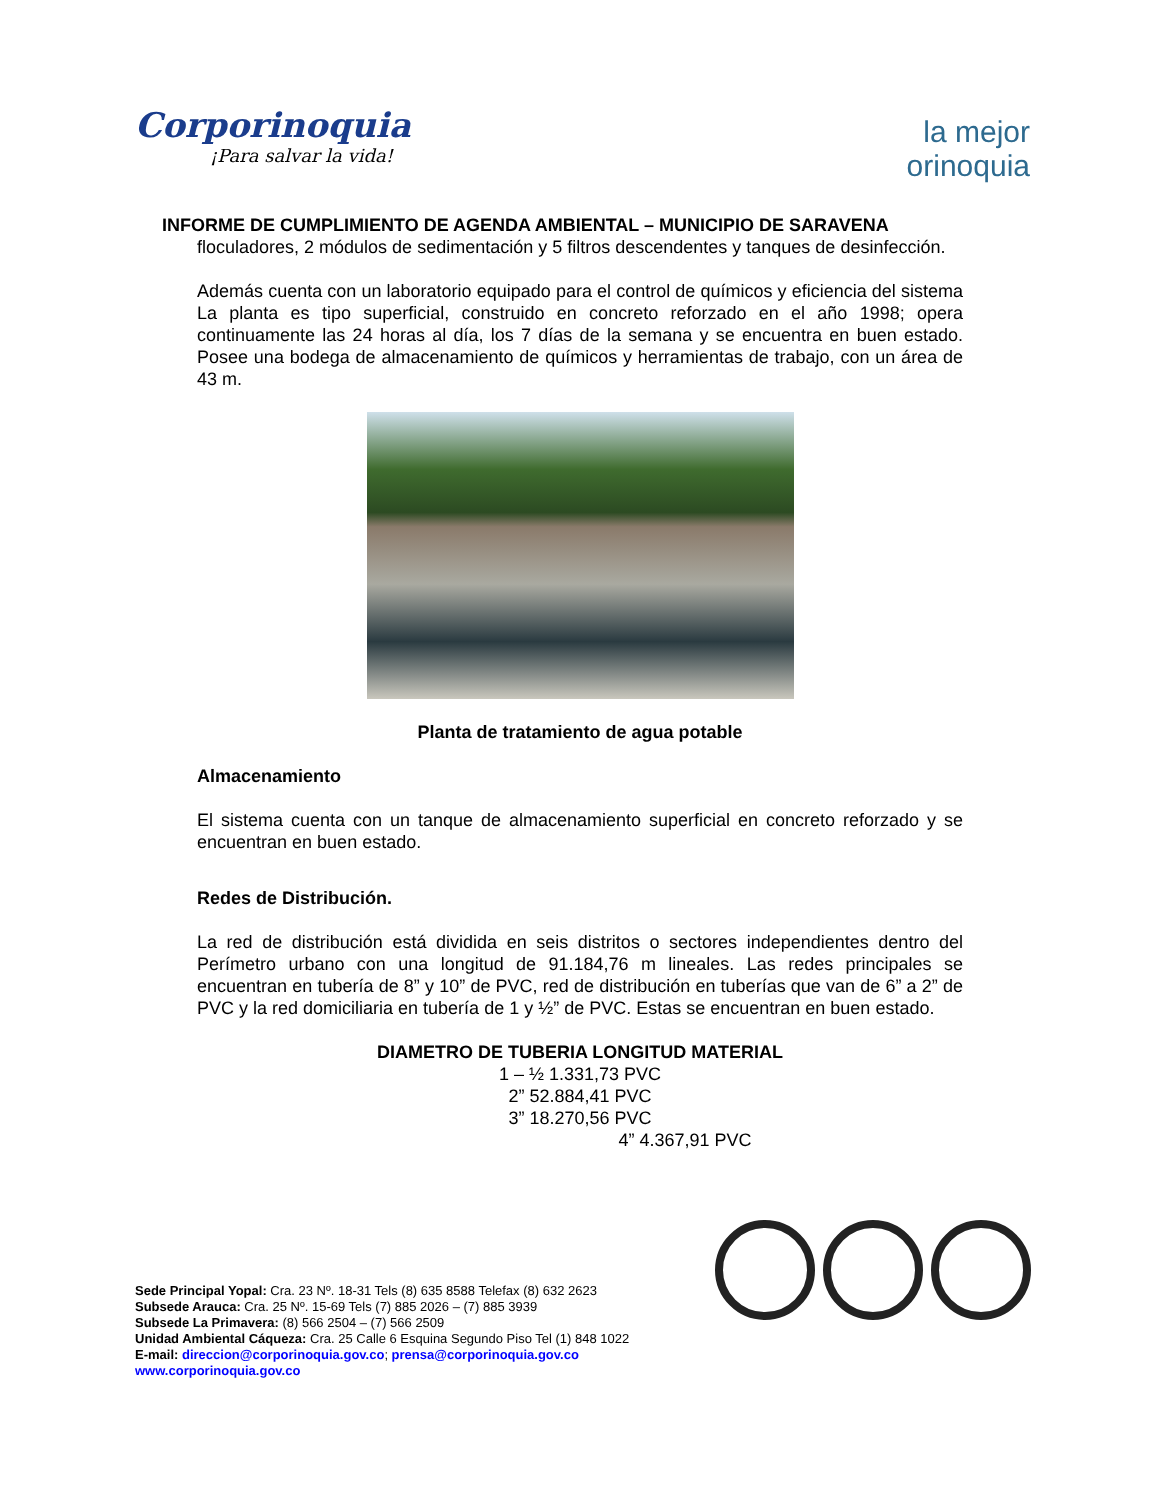Corporinoquia
¡Para salvar la vida!
la mejor
orinoquia
INFORME DE CUMPLIMIENTO DE AGENDA AMBIENTAL – MUNICIPIO DE SARAVENA
floculadores, 2 módulos de sedimentación y 5 filtros descendentes y tanques de desinfección.
Además cuenta con un laboratorio equipado para el control de químicos y eficiencia del sistema La planta es tipo superficial, construido en concreto reforzado en el año 1998; opera continuamente las 24 horas al día, los 7 días de la semana y se encuentra en buen estado. Posee una bodega de almacenamiento de químicos y herramientas de trabajo, con un área de 43 m.
Planta de tratamiento de agua potable
Almacenamiento
El sistema cuenta con un tanque de almacenamiento superficial en concreto reforzado y se encuentran en buen estado.
Redes de Distribución.
La red de distribución está dividida en seis distritos o sectores independientes dentro del Perímetro urbano con una longitud de 91.184,76 m lineales. Las redes principales se encuentran en tubería de 8” y 10” de PVC, red de distribución en tuberías que van de 6” a 2” de PVC y la red domiciliaria en tubería de 1 y ½” de PVC. Estas se encuentran en buen estado.
DIAMETRO DE TUBERIA LONGITUD MATERIAL
1 – ½ 1.331,73 PVC
2” 52.884,41 PVC
3” 18.270,56 PVC
4” 4.367,91 PVC
Sede Principal Yopal: Cra. 23 Nº. 18-31 Tels (8) 635 8588 Telefax (8) 632 2623
Subsede Arauca: Cra. 25 Nº. 15-69 Tels (7) 885 2026 – (7) 885 3939
Subsede La Primavera: (8) 566 2504 – (7) 566 2509
Unidad Ambiental Cáqueza: Cra. 25 Calle 6 Esquina Segundo Piso Tel (1) 848 1022
E-mail: direccion@corporinoquia.gov.co; prensa@corporinoquia.gov.co
www.corporinoquia.gov.co